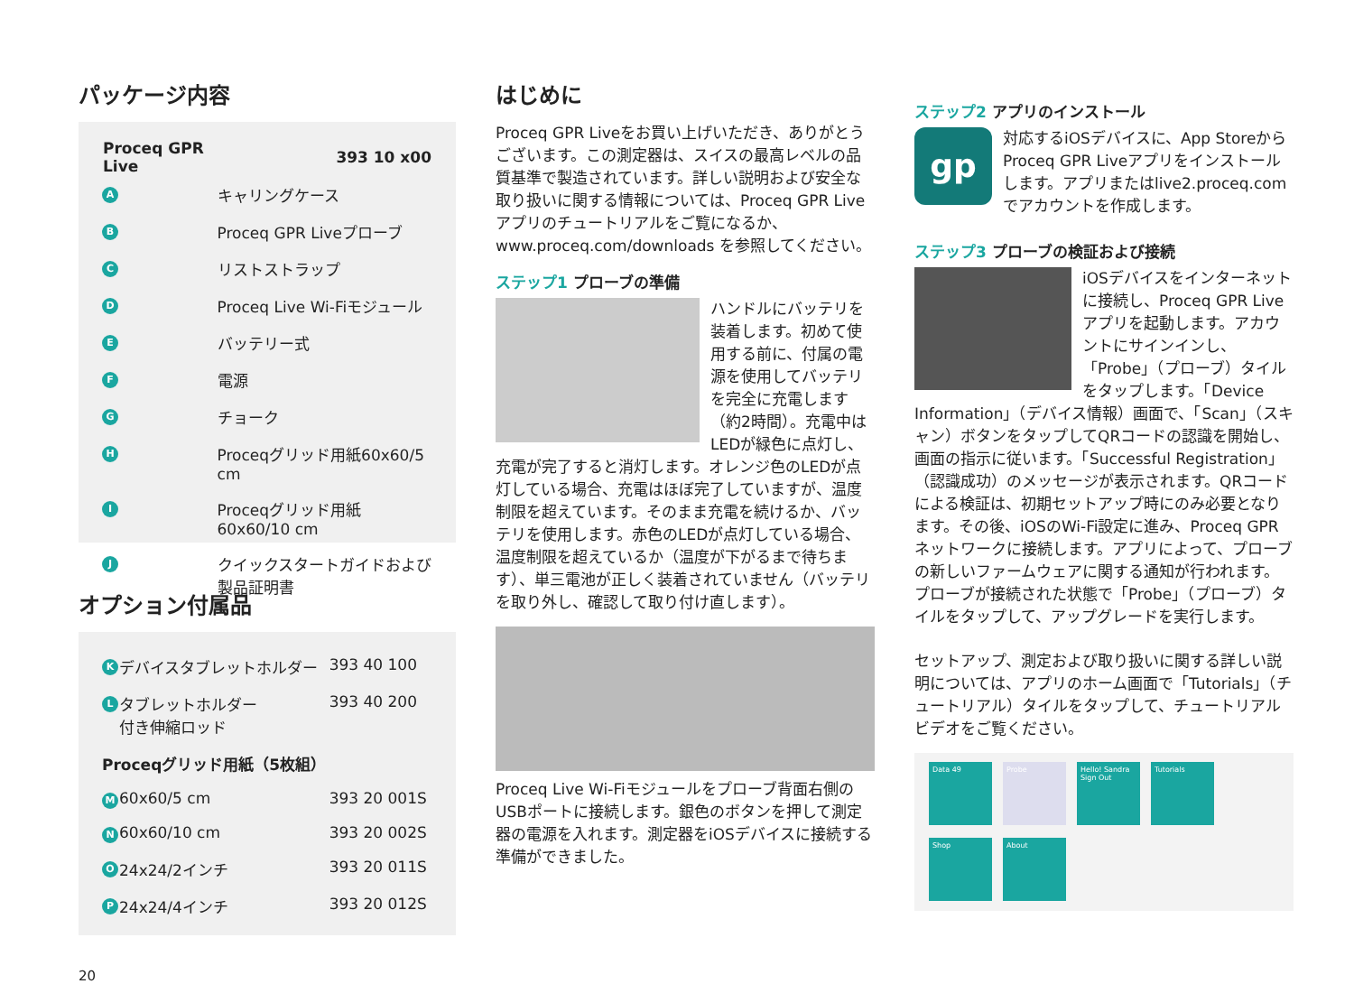パッケージ内容
| Proceq GPR Live | | 393 10 x00 |
| --- | --- | --- |
| A | キャリングケース | |
| B | Proceq GPR Liveプローブ | |
| C | リストストラップ | |
| D | Proceq Live Wi-Fiモジュール | |
| E | バッテリー式 | |
| F | 電源 | |
| G | チョーク | |
| H | Proceqグリッド用紙60x60/5 cm | |
| I | Proceqグリッド用紙60x60/10 cm | |
| J | クイックスタートガイドおよび製品証明書 | |
オプション付属品
| K | デバイスタブレットホルダー | 393 40 100 |
| L | タブレットホルダー 付き伸縮ロッド | 393 40 200 |
| Proceqグリッド用紙（5枚組） | | |
| M | 60x60/5 cm | 393 20 001S |
| N | 60x60/10 cm | 393 20 002S |
| O | 24x24/2インチ | 393 20 011S |
| P | 24x24/4インチ | 393 20 012S |
20
はじめに
Proceq GPR Liveをお買い上げいただき、ありがとうございます。この測定器は、スイスの最高レベルの品質基準で製造されています。詳しい説明および安全な取り扱いに関する情報については、Proceq GPR Liveアプリのチュートリアルをご覧になるか、www.proceq.com/downloads を参照してください。
ステップ1 プローブの準備
ハンドルにバッテリを装着します。初めて使用する前に、付属の電源を使用してバッテリを完全に充電します（約2時間）。充電中はLEDが緑色に点灯し、充電が完了すると消灯します。オレンジ色のLEDが点灯している場合、充電はほぼ完了していますが、温度制限を超えています。そのまま充電を続けるか、バッテリを使用します。赤色のLEDが点灯している場合、温度制限を超えているか（温度が下がるまで待ちます）、単三電池が正しく装着されていません（バッテリを取り外し、確認して取り付け直します）。
Proceq Live Wi-Fiモジュールをプローブ背面右側のUSBポートに接続します。銀色のボタンを押して測定器の電源を入れます。測定器をiOSデバイスに接続する準備ができました。
ステップ2 アプリのインストール
gp 対応するiOSデバイスに、App Storeから Proceq GPR Liveアプリをインストールします。アプリまたはlive2.proceq.comでアカウントを作成します。
ステップ3 プローブの検証および接続
iOSデバイスをインターネットに接続し、Proceq GPR Liveアプリを起動します。アカウントにサインインし、「Probe」（プローブ）タイルをタップします。「Device Information」（デバイス情報）画面で、「Scan」（スキャン）ボタンをタップしてQRコードの認識を開始し、画面の指示に従います。「Successful Registration」（認識成功）のメッセージが表示されます。QRコードによる検証は、初期セットアップ時にのみ必要となります。その後、iOSのWi-Fi設定に進み、Proceq GPRネットワークに接続します。アプリによって、プローブの新しいファームウェアに関する通知が行われます。プローブが接続された状態で「Probe」（プローブ）タイルをタップして、アップグレードを実行します。
セットアップ、測定および取り扱いに関する詳しい説明については、アプリのホーム画面で「Tutorials」（チュートリアル）タイルをタップして、チュートリアルビデオをご覧ください。
Data 49
Probe
Hello! Sandra Sign Out
Tutorials
Shop
About